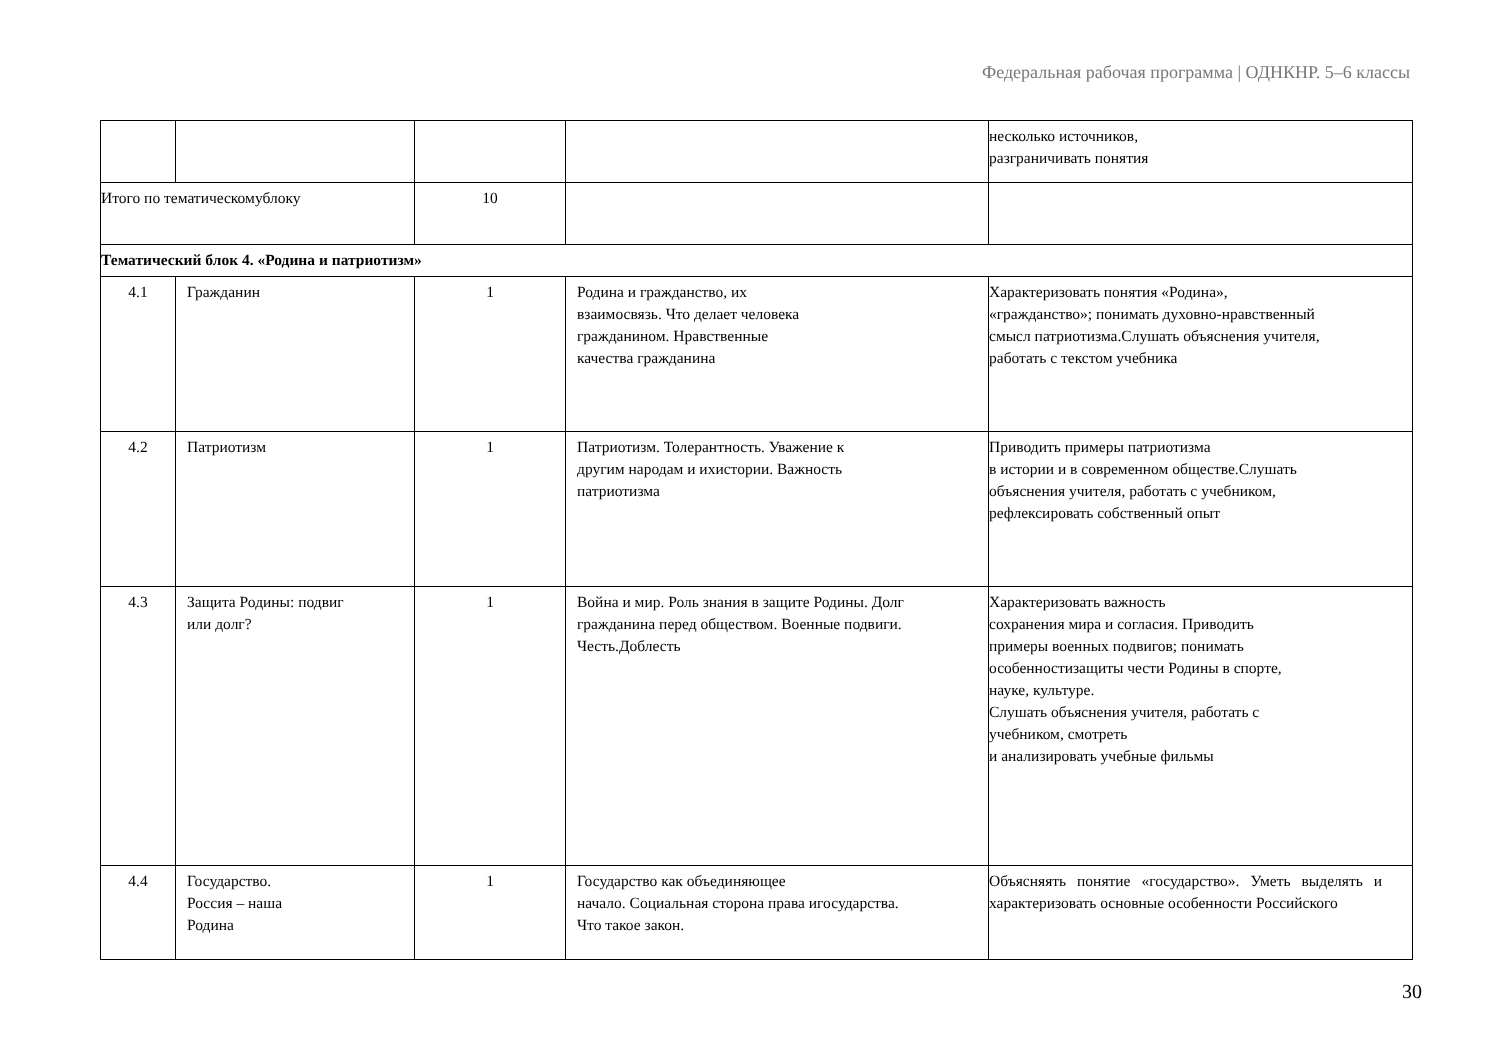Федеральная рабочая программа | ОДНКНР. 5–6 классы
| | | | | несколько источников, разграничивать понятия |
| Итого по тематическомублоку | | 10 | | |
| Тематический блок 4. «Родина и патриотизм» | | | | |
| 4.1 | Гражданин | 1 | Родина и гражданство, их взаимосвязь. Что делает человека гражданином. Нравственные качества гражданина | Характеризовать понятия «Родина», «гражданство»; понимать духовно-нравственный смысл патриотизма.Слушать объяснения учителя, работать с текстом учебника |
| 4.2 | Патриотизм | 1 | Патриотизм. Толерантность. Уважение к другим народам и ихистории. Важность патриотизма | Приводить примеры патриотизма в истории и в современном обществе.Слушать объяснения учителя, работать с учебником, рефлексировать собственный опыт |
| 4.3 | Защита Родины: подвиг или долг? | 1 | Война и мир. Роль знания в защите Родины. Долг гражданина перед обществом. Военные подвиги. Честь.Доблесть | Характеризовать важность сохранения мира и согласия. Приводить примеры военных подвигов; понимать особенностизащиты чести Родины в спорте, науке, культуре. Слушать объяснения учителя, работать с учебником, смотреть и анализировать учебные фильмы |
| 4.4 | Государство. Россия – наша Родина | 1 | Государство как объединяющее начало. Социальная сторона права игосударства. Что такое закон. | Объясняять понятие «государство». Уметь выделять и характеризовать основные особенности Российского |
30